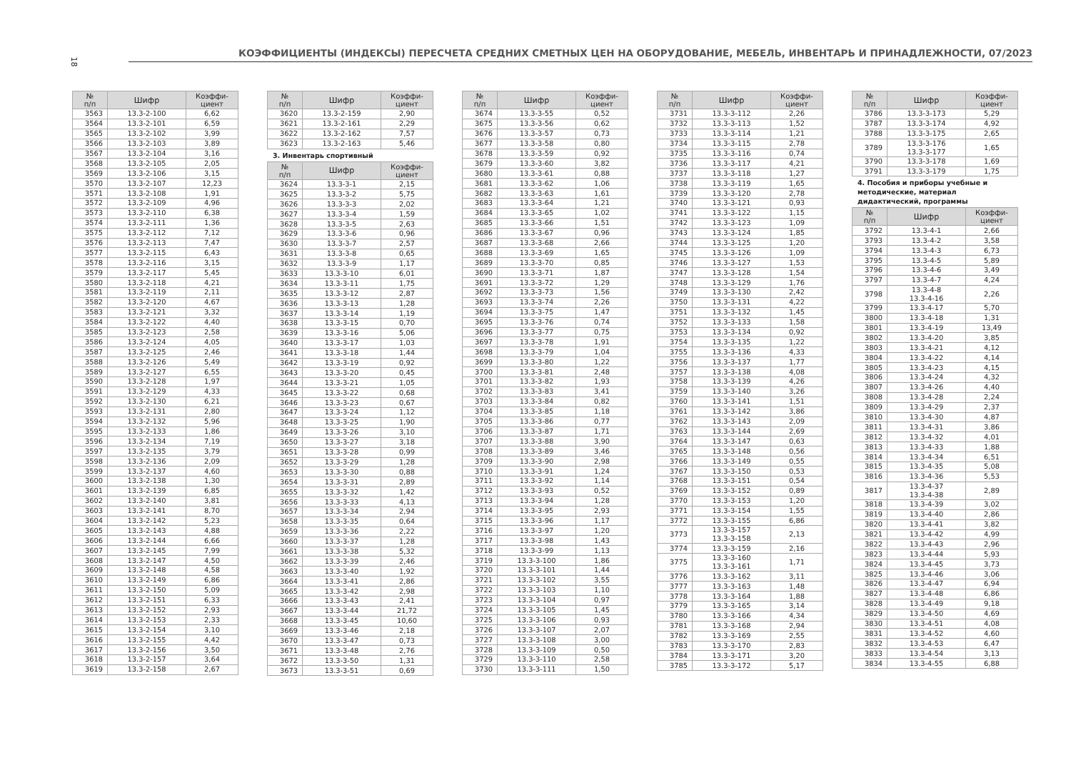18
КОЭФФИЦИЕНТЫ (ИНДЕКСЫ) ПЕРЕСЧЕТА СРЕДНИХ СМЕТНЫХ ЦЕН НА ОБОРУДОВАНИЕ, МЕБЕЛЬ, ИНВЕНТАРЬ И ПРИНАДЛЕЖНОСТИ, 07/2023
| № п/п | Шифр | Коэффи- циент |
| --- | --- | --- |
| 3563 | 13.3-2-100 | 6,62 |
| 3564 | 13.3-2-101 | 6,59 |
| 3565 | 13.3-2-102 | 3,99 |
| 3566 | 13.3-2-103 | 3,89 |
| 3567 | 13.3-2-104 | 3,16 |
| 3568 | 13.3-2-105 | 2,05 |
| 3569 | 13.3-2-106 | 3,15 |
| 3570 | 13.3-2-107 | 12,23 |
| 3571 | 13.3-2-108 | 1,91 |
| 3572 | 13.3-2-109 | 4,96 |
| 3573 | 13.3-2-110 | 6,38 |
| 3574 | 13.3-2-111 | 1,36 |
| 3575 | 13.3-2-112 | 7,12 |
| 3576 | 13.3-2-113 | 7,47 |
| 3577 | 13.3-2-115 | 6,43 |
| 3578 | 13.3-2-116 | 3,15 |
| 3579 | 13.3-2-117 | 5,45 |
| 3580 | 13.3-2-118 | 4,21 |
| 3581 | 13.3-2-119 | 2,11 |
| 3582 | 13.3-2-120 | 4,67 |
| 3583 | 13.3-2-121 | 3,32 |
| 3584 | 13.3-2-122 | 4,40 |
| 3585 | 13.3-2-123 | 2,58 |
| 3586 | 13.3-2-124 | 4,05 |
| 3587 | 13.3-2-125 | 2,46 |
| 3588 | 13.3-2-126 | 5,49 |
| 3589 | 13.3-2-127 | 6,55 |
| 3590 | 13.3-2-128 | 1,97 |
| 3591 | 13.3-2-129 | 4,33 |
| 3592 | 13.3-2-130 | 6,21 |
| 3593 | 13.3-2-131 | 2,80 |
| 3594 | 13.3-2-132 | 5,96 |
| 3595 | 13.3-2-133 | 1,86 |
| 3596 | 13.3-2-134 | 7,19 |
| 3597 | 13.3-2-135 | 3,79 |
| 3598 | 13.3-2-136 | 2,09 |
| 3599 | 13.3-2-137 | 4,60 |
| 3600 | 13.3-2-138 | 1,30 |
| 3601 | 13.3-2-139 | 6,85 |
| 3602 | 13.3-2-140 | 3,81 |
| 3603 | 13.3-2-141 | 8,70 |
| 3604 | 13.3-2-142 | 5,23 |
| 3605 | 13.3-2-143 | 4,88 |
| 3606 | 13.3-2-144 | 6,66 |
| 3607 | 13.3-2-145 | 7,99 |
| 3608 | 13.3-2-147 | 4,50 |
| 3609 | 13.3-2-148 | 4,58 |
| 3610 | 13.3-2-149 | 6,86 |
| 3611 | 13.3-2-150 | 5,09 |
| 3612 | 13.3-2-151 | 6,33 |
| 3613 | 13.3-2-152 | 2,93 |
| 3614 | 13.3-2-153 | 2,33 |
| 3615 | 13.3-2-154 | 3,10 |
| 3616 | 13.3-2-155 | 4,42 |
| 3617 | 13.3-2-156 | 3,50 |
| 3618 | 13.3-2-157 | 3,64 |
| 3619 | 13.3-2-158 | 2,67 |
| № п/п | Шифр | Коэффи- циент |
| --- | --- | --- |
| 3620 | 13.3-2-159 | 2,90 |
| 3621 | 13.3-2-161 | 2,29 |
| 3622 | 13.3-2-162 | 7,57 |
| 3623 | 13.3-2-163 | 5,46 |
3. Инвентарь спортивный
| № п/п | Шифр | Коэффи- циент |
| --- | --- | --- |
| 3624 | 13.3-3-1 | 2,15 |
| 3625 | 13.3-3-2 | 5,75 |
| 3626 | 13.3-3-3 | 2,02 |
| 3627 | 13.3-3-4 | 1,59 |
| 3628 | 13.3-3-5 | 2,63 |
| 3629 | 13.3-3-6 | 0,96 |
| 3630 | 13.3-3-7 | 2,57 |
| 3631 | 13.3-3-8 | 0,65 |
| 3632 | 13.3-3-9 | 1,17 |
| 3633 | 13.3-3-10 | 6,01 |
| 3634 | 13.3-3-11 | 1,75 |
| 3635 | 13.3-3-12 | 2,87 |
| 3636 | 13.3-3-13 | 1,28 |
| 3637 | 13.3-3-14 | 1,19 |
| 3638 | 13.3-3-15 | 0,70 |
| 3639 | 13.3-3-16 | 5,06 |
| 3640 | 13.3-3-17 | 1,03 |
| 3641 | 13.3-3-18 | 1,44 |
| 3642 | 13.3-3-19 | 0,92 |
| 3643 | 13.3-3-20 | 0,45 |
| 3644 | 13.3-3-21 | 1,05 |
| 3645 | 13.3-3-22 | 0,68 |
| 3646 | 13.3-3-23 | 0,67 |
| 3647 | 13.3-3-24 | 1,12 |
| 3648 | 13.3-3-25 | 1,90 |
| 3649 | 13.3-3-26 | 3,10 |
| 3650 | 13.3-3-27 | 3,18 |
| 3651 | 13.3-3-28 | 0,99 |
| 3652 | 13.3-3-29 | 1,28 |
| 3653 | 13.3-3-30 | 0,88 |
| 3654 | 13.3-3-31 | 2,89 |
| 3655 | 13.3-3-32 | 1,42 |
| 3656 | 13.3-3-33 | 4,13 |
| 3657 | 13.3-3-34 | 2,94 |
| 3658 | 13.3-3-35 | 0,64 |
| 3659 | 13.3-3-36 | 2,22 |
| 3660 | 13.3-3-37 | 1,28 |
| 3661 | 13.3-3-38 | 5,32 |
| 3662 | 13.3-3-39 | 2,46 |
| 3663 | 13.3-3-40 | 1,92 |
| 3664 | 13.3-3-41 | 2,86 |
| 3665 | 13.3-3-42 | 2,98 |
| 3666 | 13.3-3-43 | 2,41 |
| 3667 | 13.3-3-44 | 21,72 |
| 3668 | 13.3-3-45 | 10,60 |
| 3669 | 13.3-3-46 | 2,18 |
| 3670 | 13.3-3-47 | 0,73 |
| 3671 | 13.3-3-48 | 2,76 |
| 3672 | 13.3-3-50 | 1,31 |
| 3673 | 13.3-3-51 | 0,69 |
| № п/п | Шифр | Коэффи- циент |
| --- | --- | --- |
| 3674 | 13.3-3-55 | 0,52 |
| 3675 | 13.3-3-56 | 0,62 |
| 3676 | 13.3-3-57 | 0,73 |
| 3677 | 13.3-3-58 | 0,80 |
| 3678 | 13.3-3-59 | 0,92 |
| 3679 | 13.3-3-60 | 3,82 |
| 3680 | 13.3-3-61 | 0,88 |
| 3681 | 13.3-3-62 | 1,06 |
| 3682 | 13.3-3-63 | 1,61 |
| 3683 | 13.3-3-64 | 1,21 |
| 3684 | 13.3-3-65 | 1,02 |
| 3685 | 13.3-3-66 | 1,51 |
| 3686 | 13.3-3-67 | 0,96 |
| 3687 | 13.3-3-68 | 2,66 |
| 3688 | 13.3-3-69 | 1,65 |
| 3689 | 13.3-3-70 | 0,85 |
| 3690 | 13.3-3-71 | 1,87 |
| 3691 | 13.3-3-72 | 1,29 |
| 3692 | 13.3-3-73 | 1,56 |
| 3693 | 13.3-3-74 | 2,26 |
| 3694 | 13.3-3-75 | 1,47 |
| 3695 | 13.3-3-76 | 0,74 |
| 3696 | 13.3-3-77 | 0,75 |
| 3697 | 13.3-3-78 | 1,91 |
| 3698 | 13.3-3-79 | 1,04 |
| 3699 | 13.3-3-80 | 1,22 |
| 3700 | 13.3-3-81 | 2,48 |
| 3701 | 13.3-3-82 | 1,93 |
| 3702 | 13.3-3-83 | 3,41 |
| 3703 | 13.3-3-84 | 0,82 |
| 3704 | 13.3-3-85 | 1,18 |
| 3705 | 13.3-3-86 | 0,77 |
| 3706 | 13.3-3-87 | 1,71 |
| 3707 | 13.3-3-88 | 3,90 |
| 3708 | 13.3-3-89 | 3,46 |
| 3709 | 13.3-3-90 | 2,98 |
| 3710 | 13.3-3-91 | 1,24 |
| 3711 | 13.3-3-92 | 1,14 |
| 3712 | 13.3-3-93 | 0,52 |
| 3713 | 13.3-3-94 | 1,28 |
| 3714 | 13.3-3-95 | 2,93 |
| 3715 | 13.3-3-96 | 1,17 |
| 3716 | 13.3-3-97 | 1,20 |
| 3717 | 13.3-3-98 | 1,43 |
| 3718 | 13.3-3-99 | 1,13 |
| 3719 | 13.3-3-100 | 1,86 |
| 3720 | 13.3-3-101 | 1,44 |
| 3721 | 13.3-3-102 | 3,55 |
| 3722 | 13.3-3-103 | 1,10 |
| 3723 | 13.3-3-104 | 0,97 |
| 3724 | 13.3-3-105 | 1,45 |
| 3725 | 13.3-3-106 | 0,93 |
| 3726 | 13.3-3-107 | 2,07 |
| 3727 | 13.3-3-108 | 3,00 |
| 3728 | 13.3-3-109 | 0,50 |
| 3729 | 13.3-3-110 | 2,58 |
| 3730 | 13.3-3-111 | 1,50 |
| № п/п | Шифр | Коэффи- циент |
| --- | --- | --- |
| 3731 | 13.3-3-112 | 2,26 |
| 3732 | 13.3-3-113 | 1,52 |
| 3733 | 13.3-3-114 | 1,21 |
| 3734 | 13.3-3-115 | 2,78 |
| 3735 | 13.3-3-116 | 0,74 |
| 3736 | 13.3-3-117 | 4,21 |
| 3737 | 13.3-3-118 | 1,27 |
| 3738 | 13.3-3-119 | 1,65 |
| 3739 | 13.3-3-120 | 2,78 |
| 3740 | 13.3-3-121 | 0,93 |
| 3741 | 13.3-3-122 | 1,15 |
| 3742 | 13.3-3-123 | 1,09 |
| 3743 | 13.3-3-124 | 1,85 |
| 3744 | 13.3-3-125 | 1,20 |
| 3745 | 13.3-3-126 | 1,09 |
| 3746 | 13.3-3-127 | 1,53 |
| 3747 | 13.3-3-128 | 1,54 |
| 3748 | 13.3-3-129 | 1,76 |
| 3749 | 13.3-3-130 | 2,42 |
| 3750 | 13.3-3-131 | 4,22 |
| 3751 | 13.3-3-132 | 1,45 |
| 3752 | 13.3-3-133 | 1,58 |
| 3753 | 13.3-3-134 | 0,92 |
| 3754 | 13.3-3-135 | 1,22 |
| 3755 | 13.3-3-136 | 4,33 |
| 3756 | 13.3-3-137 | 1,77 |
| 3757 | 13.3-3-138 | 4,08 |
| 3758 | 13.3-3-139 | 4,26 |
| 3759 | 13.3-3-140 | 3,26 |
| 3760 | 13.3-3-141 | 1,51 |
| 3761 | 13.3-3-142 | 3,86 |
| 3762 | 13.3-3-143 | 2,09 |
| 3763 | 13.3-3-144 | 2,69 |
| 3764 | 13.3-3-147 | 0,63 |
| 3765 | 13.3-3-148 | 0,56 |
| 3766 | 13.3-3-149 | 0,55 |
| 3767 | 13.3-3-150 | 0,53 |
| 3768 | 13.3-3-151 | 0,54 |
| 3769 | 13.3-3-152 | 0,89 |
| 3770 | 13.3-3-153 | 1,20 |
| 3771 | 13.3-3-154 | 1,55 |
| 3772 | 13.3-3-155 | 6,86 |
| 3773 | 13.3-3-157 13.3-3-158 | 2,13 |
| 3774 | 13.3-3-159 | 2,16 |
| 3775 | 13.3-3-160 13.3-3-161 | 1,71 |
| 3776 | 13.3-3-162 | 3,11 |
| 3777 | 13.3-3-163 | 1,48 |
| 3778 | 13.3-3-164 | 1,88 |
| 3779 | 13.3-3-165 | 3,14 |
| 3780 | 13.3-3-166 | 4,34 |
| 3781 | 13.3-3-168 | 2,94 |
| 3782 | 13.3-3-169 | 2,55 |
| 3783 | 13.3-3-170 | 2,83 |
| 3784 | 13.3-3-171 | 3,20 |
| 3785 | 13.3-3-172 | 5,17 |
| № п/п | Шифр | Коэффи- циент |
| --- | --- | --- |
| 3786 | 13.3-3-173 | 5,29 |
| 3787 | 13.3-3-174 | 4,92 |
| 3788 | 13.3-3-175 | 2,65 |
| 3789 | 13.3-3-176 13.3-3-177 | 1,65 |
| 3790 | 13.3-3-178 | 1,69 |
| 3791 | 13.3-3-179 | 1,75 |
4. Пособия и приборы учебные и методические, материал дидактический, программы
| № п/п | Шифр | Коэффи- циент |
| --- | --- | --- |
| 3792 | 13.3-4-1 | 2,66 |
| 3793 | 13.3-4-2 | 3,58 |
| 3794 | 13.3-4-3 | 6,73 |
| 3795 | 13.3-4-5 | 5,89 |
| 3796 | 13.3-4-6 | 3,49 |
| 3797 | 13.3-4-7 | 4,24 |
| 3798 | 13.3-4-8 13.3-4-16 | 2,26 |
| 3799 | 13.3-4-17 | 5,70 |
| 3800 | 13.3-4-18 | 1,31 |
| 3801 | 13.3-4-19 | 13,49 |
| 3802 | 13.3-4-20 | 3,85 |
| 3803 | 13.3-4-21 | 4,12 |
| 3804 | 13.3-4-22 | 4,14 |
| 3805 | 13.3-4-23 | 4,15 |
| 3806 | 13.3-4-24 | 4,32 |
| 3807 | 13.3-4-26 | 4,40 |
| 3808 | 13.3-4-28 | 2,24 |
| 3809 | 13.3-4-29 | 2,37 |
| 3810 | 13.3-4-30 | 4,87 |
| 3811 | 13.3-4-31 | 3,86 |
| 3812 | 13.3-4-32 | 4,01 |
| 3813 | 13.3-4-33 | 1,88 |
| 3814 | 13.3-4-34 | 6,51 |
| 3815 | 13.3-4-35 | 5,08 |
| 3816 | 13.3-4-36 | 5,53 |
| 3817 | 13.3-4-37 13.3-4-38 | 2,89 |
| 3818 | 13.3-4-39 | 3,02 |
| 3819 | 13.3-4-40 | 2,86 |
| 3820 | 13.3-4-41 | 3,82 |
| 3821 | 13.3-4-42 | 4,99 |
| 3822 | 13.3-4-43 | 2,96 |
| 3823 | 13.3-4-44 | 5,93 |
| 3824 | 13.3-4-45 | 3,73 |
| 3825 | 13.3-4-46 | 3,06 |
| 3826 | 13.3-4-47 | 6,94 |
| 3827 | 13.3-4-48 | 6,86 |
| 3828 | 13.3-4-49 | 9,18 |
| 3829 | 13.3-4-50 | 4,69 |
| 3830 | 13.3-4-51 | 4,08 |
| 3831 | 13.3-4-52 | 4,60 |
| 3832 | 13.3-4-53 | 6,47 |
| 3833 | 13.3-4-54 | 3,13 |
| 3834 | 13.3-4-55 | 6,88 |